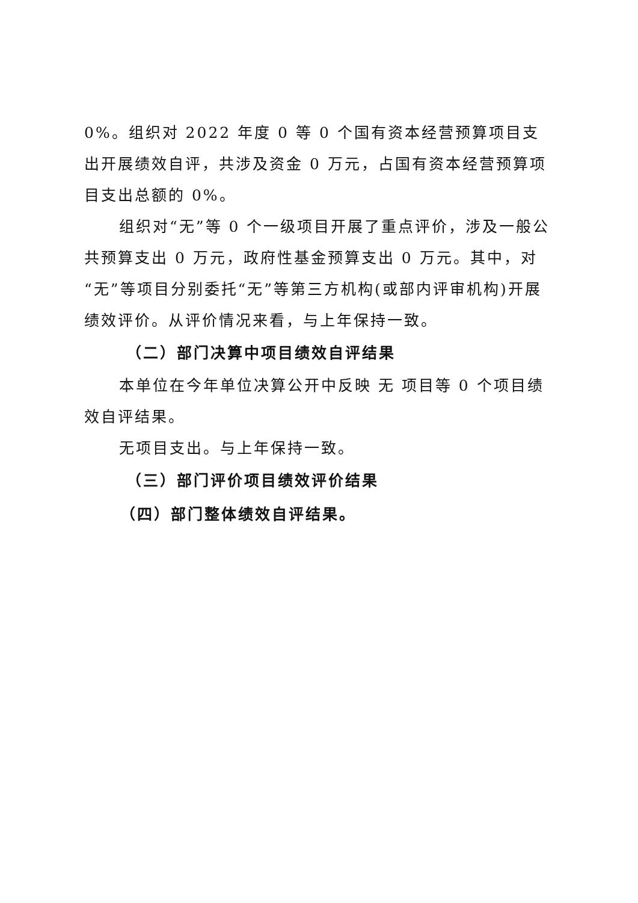0%。组织对 2022 年度 0 等 0 个国有资本经营预算项目支出开展绩效自评，共涉及资金 0 万元，占国有资本经营预算项目支出总额的 0%。
组织对“无”等 0 个一级项目开展了重点评价，涉及一般公共预算支出 0 万元，政府性基金预算支出 0 万元。其中，对“无”等项目分别委托“无”等第三方机构(或部内评审机构)开展绩效评价。从评价情况来看，与上年保持一致。
（二）部门决算中项目绩效自评结果
本单位在今年单位决算公开中反映 无 项目等 0 个项目绩效自评结果。
无项目支出。与上年保持一致。
（三）部门评价项目绩效评价结果
（四）部门整体绩效自评结果。